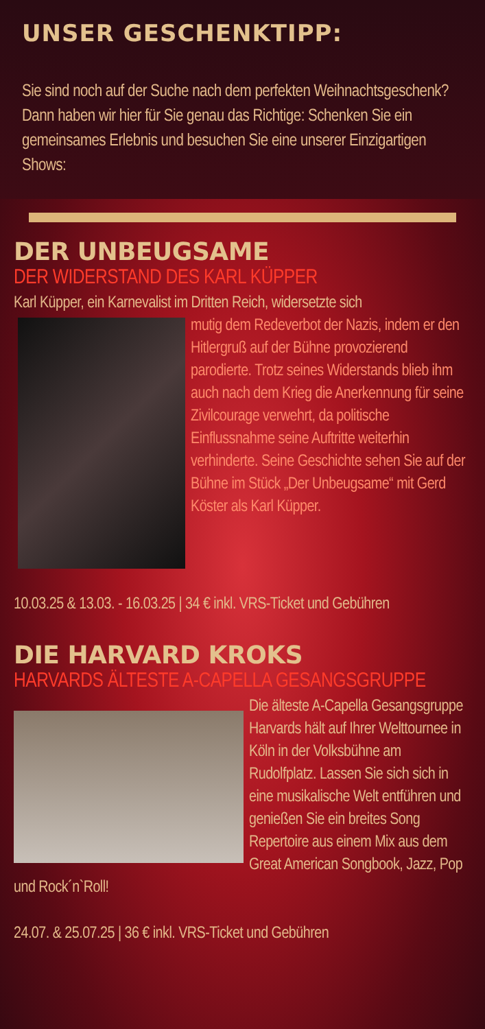UNSER GESCHENKTIPP:
Sie sind noch auf der Suche nach dem perfekten Weihnachtsgeschenk? Dann haben wir hier für Sie genau das Richtige: Schenken Sie ein gemeinsames Erlebnis und besuchen Sie eine unserer Einzigartigen Shows:
DER UNBEUGSAME
DER WIDERSTAND DES KARL KÜPPER
Karl Küpper, ein Karnevalist im Dritten Reich, widersetzte sich
mutig dem Redeverbot der Nazis, indem er den Hitlergruß auf der Bühne provozierend parodierte. Trotz seines Widerstands blieb ihm auch nach dem Krieg die Anerkennung für seine Zivilcourage verwehrt, da politische Einflussnahme seine Auftritte weiterhin verhinderte. Seine Geschichte sehen Sie auf der Bühne im Stück „Der Unbeugsame“ mit Gerd Köster als Karl Küpper.
10.03.25 & 13.03. - 16.03.25 | 34 € inkl. VRS-Ticket und Gebühren
DIE HARVARD KROKS
HARVARDS ÄLTESTE A-CAPELLA GESANGSGRUPPE
Die älteste A-Capella Gesangsgruppe Harvards hält auf Ihrer Welttournee in Köln in der Volksbühne am Rudolfplatz. Lassen Sie sich sich in eine musikalische Welt entführen und genießen Sie ein breites Song Repertoire aus einem Mix aus dem Great American Songbook, Jazz, Pop und Rock´n`Roll!
24.07. & 25.07.25 | 36 € inkl. VRS-Ticket und Gebühren